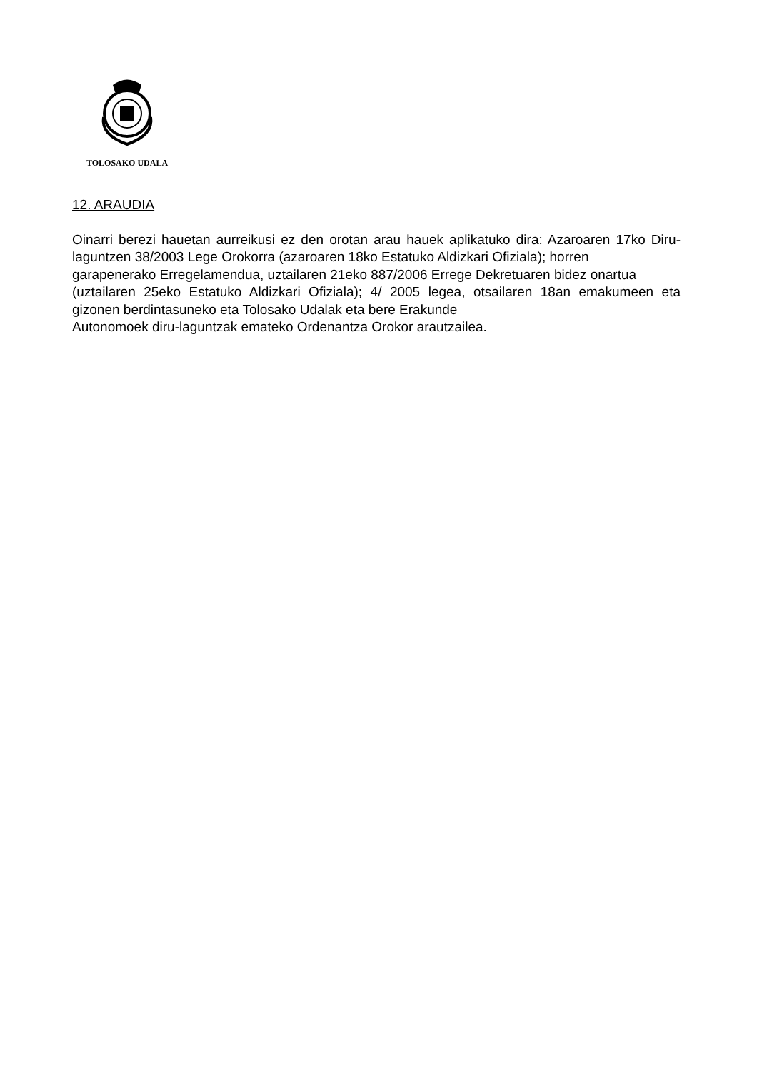TOLOSAKO UDALA
12. ARAUDIA
Oinarri berezi hauetan aurreikusi ez den orotan arau hauek aplikatuko dira: Azaroaren 17ko Diru-laguntzen 38/2003 Lege Orokorra (azaroaren 18ko Estatuko Aldizkari Ofiziala); horren
garapenerako Erregelamendua, uztailaren 21eko 887/2006 Errege Dekretuaren bidez onartua
(uztailaren 25eko Estatuko Aldizkari Ofiziala); 4/ 2005 legea, otsailaren 18an emakumeen eta gizonen berdintasuneko eta Tolosako Udalak eta bere Erakunde
Autonomoek diru-laguntzak emateko Ordenantza Orokor arautzailea.